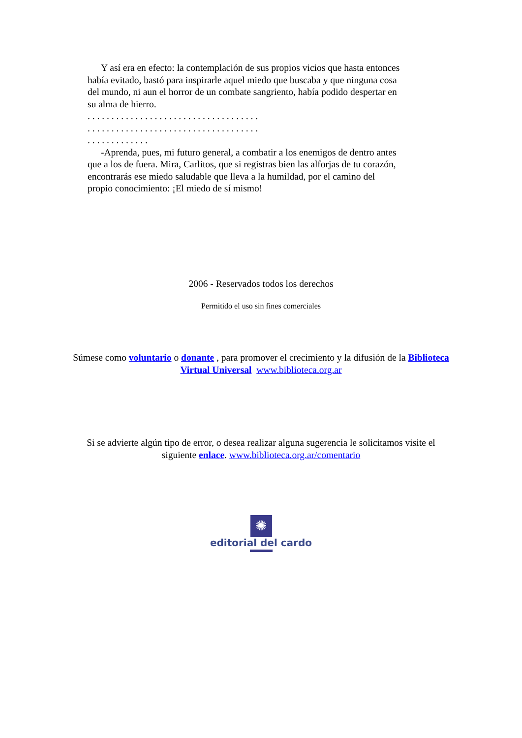Y así era en efecto: la contemplación de sus propios vicios que hasta entonces había evitado, bastó para inspirarle aquel miedo que buscaba y que ninguna cosa del mundo, ni aun el horror de un combate sangriento, había podido despertar en su alma de hierro.
. . . . . . . . . . . . . . . . . . . . . . . . . . . . . . . . . . . .
. . . . . . . . . . . . . . . . . . . . . . . . . . . . . . . . . . . .
. . . . . . . . . . . . .
-Aprenda, pues, mi futuro general, a combatir a los enemigos de dentro antes que a los de fuera. Mira, Carlitos, que si registras bien las alforjas de tu corazón, encontrarás ese miedo saludable que lleva a la humildad, por el camino del propio conocimiento: ¡El miedo de sí mismo!
2006 - Reservados todos los derechos
Permitido el uso sin fines comerciales
Súmese como voluntario o donante , para promover el crecimiento y la difusión de la Biblioteca Virtual Universal www.biblioteca.org.ar
Si se advierte algún tipo de error, o desea realizar alguna sugerencia le solicitamos visite el siguiente enlace. www.biblioteca.org.ar/comentario
✺
editorial del cardo